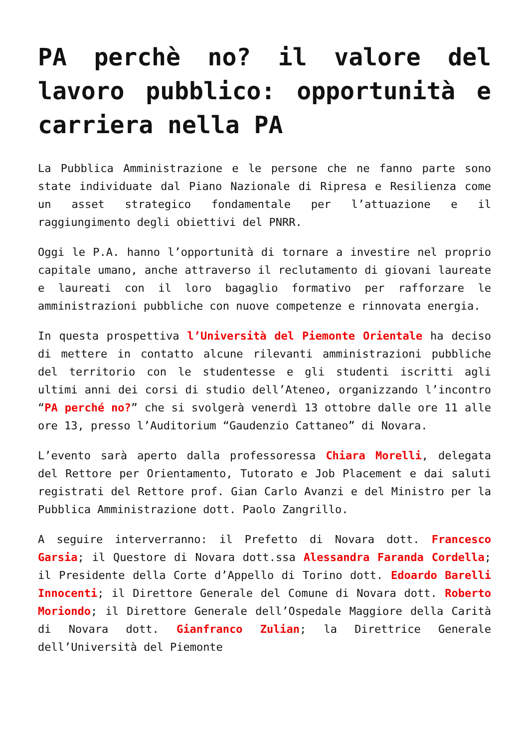PA perchè no? il valore del lavoro pubblico: opportunità e carriera nella PA
La Pubblica Amministrazione e le persone che ne fanno parte sono state individuate dal Piano Nazionale di Ripresa e Resilienza come un asset strategico fondamentale per l’attuazione e il raggiungimento degli obiettivi del PNRR.
Oggi le P.A. hanno l’opportunità di tornare a investire nel proprio capitale umano, anche attraverso il reclutamento di giovani laureate e laureati con il loro bagaglio formativo per rafforzare le amministrazioni pubbliche con nuove competenze e rinnovata energia.
In questa prospettiva l’Università del Piemonte Orientale ha deciso di mettere in contatto alcune rilevanti amministrazioni pubbliche del territorio con le studentesse e gli studenti iscritti agli ultimi anni dei corsi di studio dell’Ateneo, organizzando l’incontro “PA perché no?” che si svolgerà venerdì 13 ottobre dalle ore 11 alle ore 13, presso l’Auditorium “Gaudenzio Cattaneo” di Novara.
L’evento sarà aperto dalla professoressa Chiara Morelli, delegata del Rettore per Orientamento, Tutorato e Job Placement e dai saluti registrati del Rettore prof. Gian Carlo Avanzi e del Ministro per la Pubblica Amministrazione dott. Paolo Zangrillo.
A seguire interverranno: il Prefetto di Novara dott. Francesco Garsia; il Questore di Novara dott.ssa Alessandra Faranda Cordella; il Presidente della Corte d’Appello di Torino dott. Edoardo Barelli Innocenti; il Direttore Generale del Comune di Novara dott. Roberto Moriondo; il Direttore Generale dell’Ospedale Maggiore della Carità di Novara dott. Gianfranco Zulian; la Direttrice Generale dell’Università del Piemonte